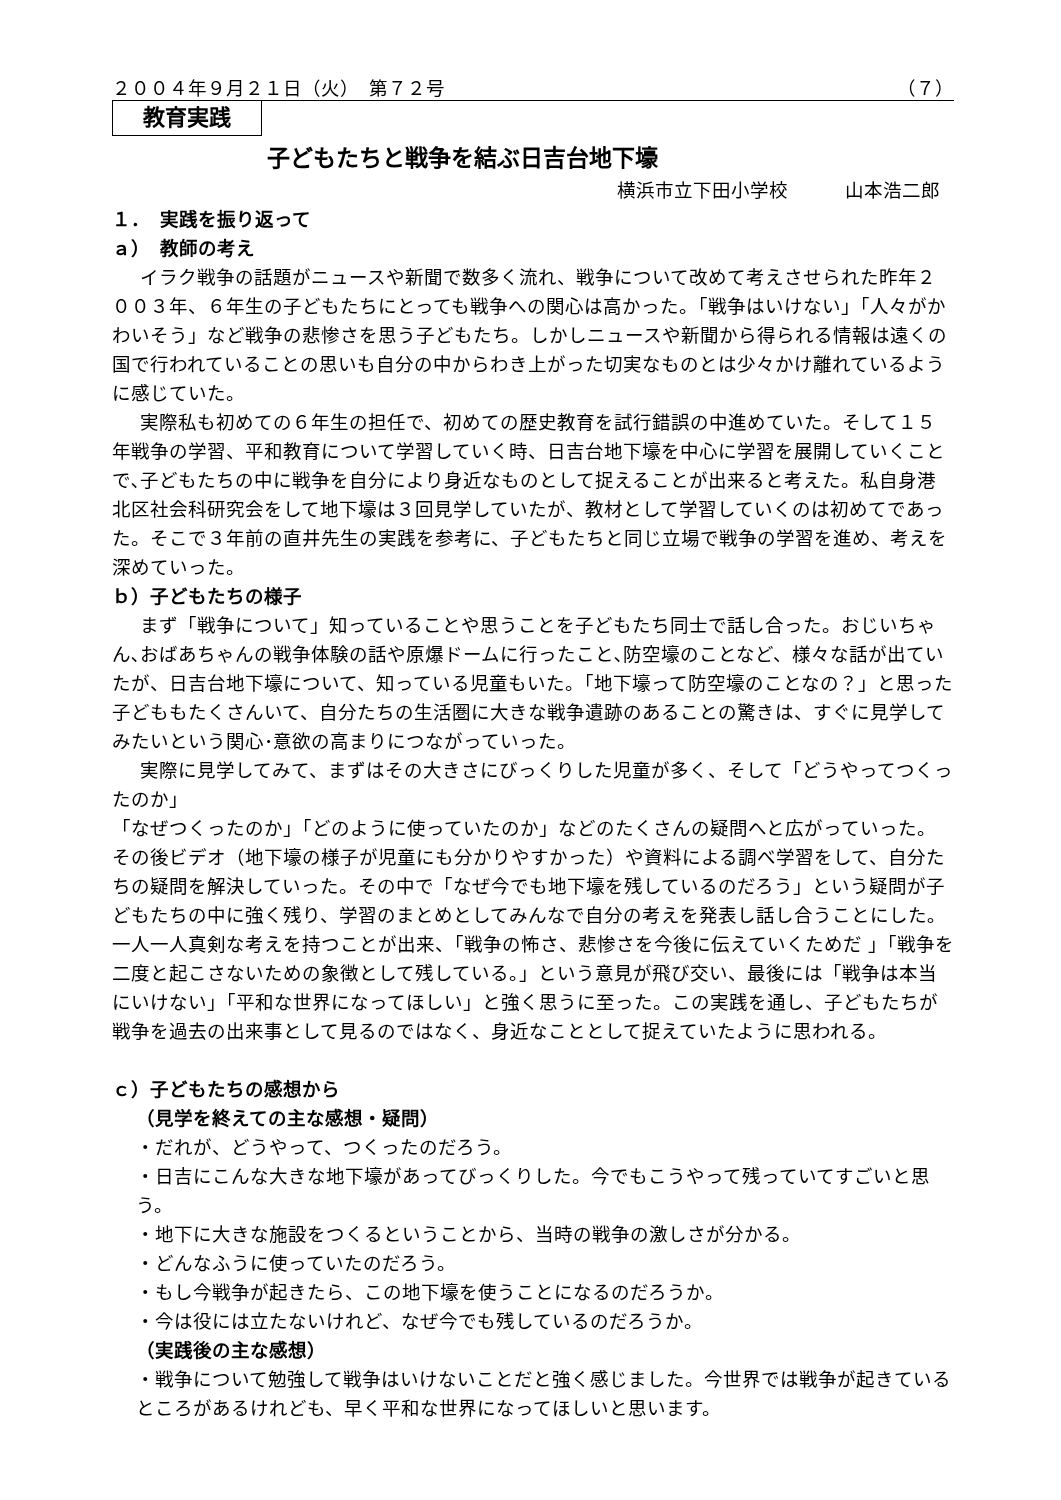２００４年９月２１日（火）　第７２号 （７）
教育実践
子どもたちと戦争を結ぶ日吉台地下壕
横浜市立下田小学校　　　山本浩二郎
１．　実践を振り返って
ａ）　教師の考え
イラク戦争の話題がニュースや新聞で数多く流れ、戦争について改めて考えさせられた昨年２００３年、６年生の子どもたちにとっても戦争への関心は高かった。「戦争はいけない」「人々がかわいそう」など戦争の悲惨さを思う子どもたち。しかしニュースや新聞から得られる情報は遠くの国で行われていることの思いも自分の中からわき上がった切実なものとは少々かけ離れているように感じていた。
実際私も初めての６年生の担任で、初めての歴史教育を試行錯誤の中進めていた。そして１５年戦争の学習、平和教育について学習していく時、日吉台地下壕を中心に学習を展開していくことで､子どもたちの中に戦争を自分により身近なものとして捉えることが出来ると考えた。私自身港北区社会科研究会をして地下壕は３回見学していたが、教材として学習していくのは初めてであった。そこで３年前の直井先生の実践を参考に、子どもたちと同じ立場で戦争の学習を進め、考えを深めていった。
ｂ）子どもたちの様子
まず「戦争について」知っていることや思うことを子どもたち同士で話し合った。おじいちゃん､おばあちゃんの戦争体験の話や原爆ドームに行ったこと､防空壕のことなど、様々な話が出ていたが、日吉台地下壕について、知っている児童もいた。「地下壕って防空壕のことなの？」と思った子どももたくさんいて、自分たちの生活圏に大きな戦争遺跡のあることの驚きは、すぐに見学してみたいという関心･意欲の高まりにつながっていった。
実際に見学してみて、まずはその大きさにびっくりした児童が多く、そして「どうやってつくったのか」
「なぜつくったのか」「どのように使っていたのか」などのたくさんの疑問へと広がっていった。その後ビデオ（地下壕の様子が児童にも分かりやすかった）や資料による調べ学習をして、自分たちの疑問を解決していった。その中で「なぜ今でも地下壕を残しているのだろう」という疑問が子どもたちの中に強く残り、学習のまとめとしてみんなで自分の考えを発表し話し合うことにした｡一人一人真剣な考えを持つことが出来、「戦争の怖さ、悲惨さを今後に伝えていくためだ 」「戦争を二度と起こさないための象徴として残している。」という意見が飛び交い、最後には「戦争は本当にいけない」「平和な世界になってほしい」と強く思うに至った。この実践を通し、子どもたちが戦争を過去の出来事として見るのではなく、身近なこととして捉えていたように思われる。
ｃ）子どもたちの感想から
（見学を終えての主な感想・疑問）
・だれが、どうやって、つくったのだろう。
・日吉にこんな大きな地下壕があってびっくりした。今でもこうやって残っていてすごいと思う。
・地下に大きな施設をつくるということから、当時の戦争の激しさが分かる。
・どんなふうに使っていたのだろう。
・もし今戦争が起きたら、この地下壕を使うことになるのだろうか。
・今は役には立たないけれど、なぜ今でも残しているのだろうか。
（実践後の主な感想）
・戦争について勉強して戦争はいけないことだと強く感じました。今世界では戦争が起きているところがあるけれども、早く平和な世界になってほしいと思います。